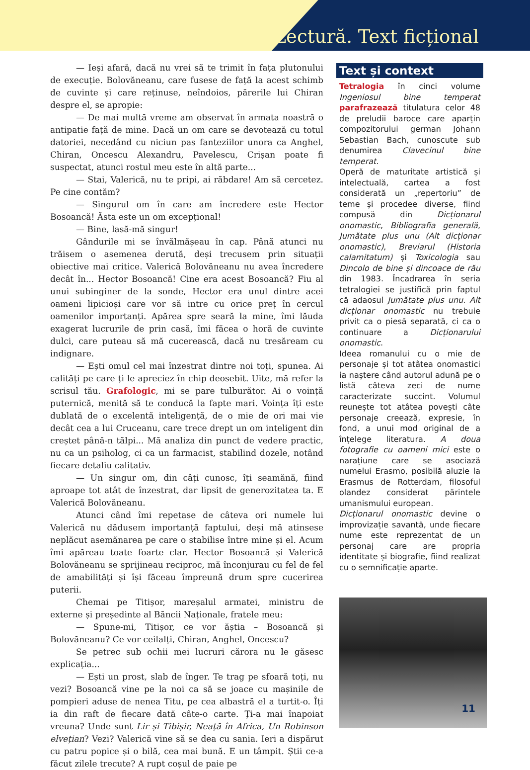Lectură. Text ficțional
— Ieși afară, dacă nu vrei să te trimit în fața plutonului de execuție. Bolovăneanu, care fusese de față la acest schimb de cuvinte și care reținuse, neîndoios, părerile lui Chiran despre el, se apropie:
— De mai multă vreme am observat în armata noastră o antipatie față de mine. Dacă un om care se devotează cu totul datoriei, necedând cu niciun pas fanteziilor unora ca Anghel, Chiran, Oncescu Alexandru, Pavelescu, Crișan poate fi suspectat, atunci rostul meu este în altă parte...
— Stai, Valerică, nu te pripi, ai răbdare! Am să cercetez. Pe cine contăm?
— Singurul om în care am încredere este Hector Bosoancă! Ăsta este un om excepțional!
— Bine, lasă-mă singur!
Gândurile mi se învălmășeau în cap. Până atunci nu trăisem o asemenea derută, deși trecusem prin situații obiective mai critice. Valerică Bolovăneanu nu avea încredere decât în... Hector Bosoancă! Cine era acest Bosoancă? Fiu al unui subinginer de la sonde, Hector era unul dintre acei oameni lipicioși care vor să intre cu orice preț în cercul oamenilor importanți. Apărea spre seară la mine, îmi lăuda exagerat lucrurile de prin casă, îmi făcea o horă de cuvinte dulci, care puteau să mă cucerească, dacă nu tresăream cu indignare.
— Ești omul cel mai înzestrat dintre noi toți, spunea. Ai calități pe care ți le apreciez în chip deosebit. Uite, mă refer la scrisul tău. Grafologic, mi se pare tulburător. Ai o voință puternică, menită să te conducă la fapte mari. Voința îți este dublată de o excelentă inteligență, de o mie de ori mai vie decât cea a lui Cruceanu, care trece drept un om inteligent din creștet până-n tălpi... Mă analiza din punct de vedere practic, nu ca un psiholog, ci ca un farmacist, stabilind dozele, notând fiecare detaliu calitativ.
— Un singur om, din câți cunosc, îți seamănă, fiind aproape tot atât de înzestrat, dar lipsit de generozitatea ta. E Valerică Bolovăneanu.
Atunci când îmi repetase de câteva ori numele lui Valerică nu dădusem importanță faptului, deși mă atinsese neplăcut asemănarea pe care o stabilise între mine și el. Acum îmi apăreau toate foarte clar. Hector Bosoancă și Valerică Bolovăneanu se sprijineau reciproc, mă înconjurau cu fel de fel de amabilități și își făceau împreună drum spre cucerirea puterii.
Chemai pe Titișor, mareșalul armatei, ministru de externe și președinte al Băncii Naționale, fratele meu:
— Spune-mi, Titișor, ce vor ăștia – Bosoancă și Bolovăneanu? Ce vor ceilalți, Chiran, Anghel, Oncescu?
Se petrec sub ochii mei lucruri cărora nu le găsesc explicația...
— Ești un prost, slab de înger. Te trag pe sfoară toți, nu vezi? Bosoancă vine pe la noi ca să se joace cu mașinile de pompieri aduse de nenea Titu, pe cea albastră el a turtit-o. Îți ia din raft de fiecare dată câte-o carte. Ți-a mai înapoiat vreuna? Unde sunt Lir și Tibișir, Neață în Africa, Un Robinson elvețian? Vezi? Valerică vine să se dea cu sania. Ieri a dispărut cu patru popice și o bilă, cea mai bună. E un tâmpit. Știi ce-a făcut zilele trecute? A rupt coșul de paie pe
Text și context
Tetralogia în cinci volume Ingeniosul bine temperat parafrazează titulatura celor 48 de preludii baroce care aparțin compozitorului german Johann Sebastian Bach, cunoscute sub denumirea Clavecinul bine temperat.
Operă de maturitate artistică și intelectuală, cartea a fost considerată un „repertoriu” de teme și procedee diverse, fiind compusă din Dicționarul onomastic, Bibliografia generală, Jumătate plus unu (Alt dicționar onomastic), Breviarul (Historia calamitatum) și Toxicologia sau Dincolo de bine și dincoace de rău din 1983. Încadrarea în seria tetralogiei se justifică prin faptul că adaosul Jumătate plus unu. Alt dicționar onomastic nu trebuie privit ca o piesă separată, ci ca o continuare a Dicționarului onomastic.
Ideea romanului cu o mie de personaje și tot atâtea onomastici ia naștere când autorul adună pe o listă câteva zeci de nume caracterizate succint. Volumul reunește tot atâtea povești câte personaje creează, expresie, în fond, a unui mod original de a înțelege literatura. A doua fotografie cu oameni mici este o narațiune care se asociază numelui Erasmo, posibilă aluzie la Erasmus de Rotterdam, filosoful olandez considerat părintele umanismului european.
Dicționarul onomastic devine o improvizație savantă, unde fiecare nume este reprezentat de un personaj care are propria identitate și biografie, fiind realizat cu o semnificație aparte.
11